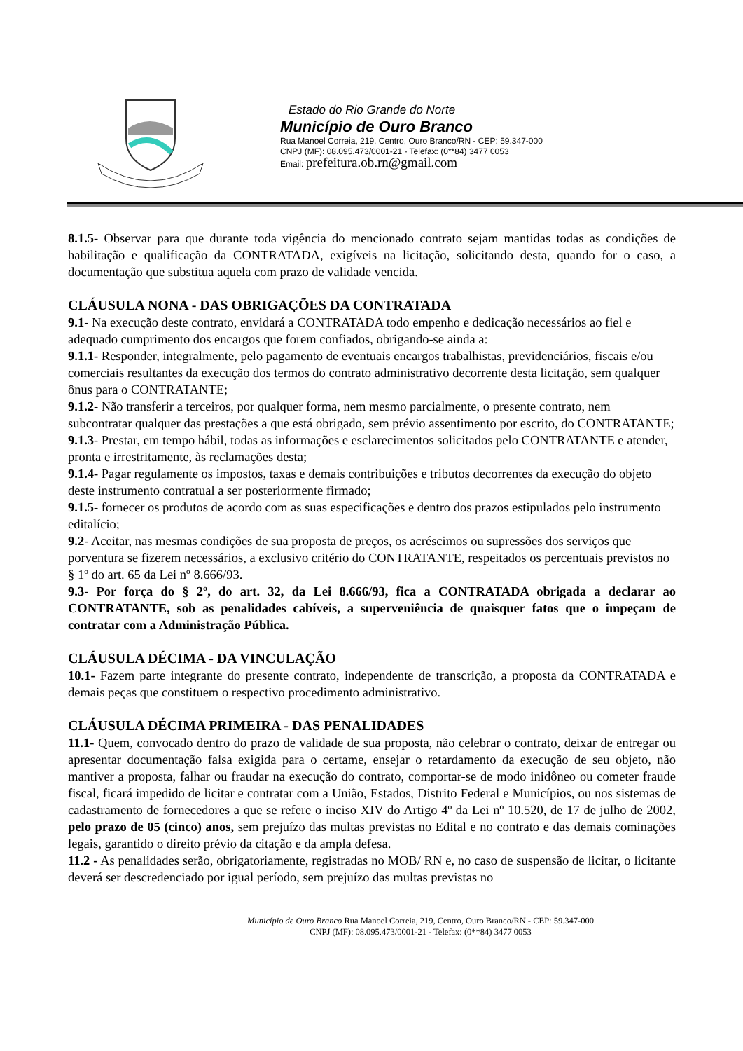Estado do Rio Grande do Norte
Município de Ouro Branco
Rua Manoel Correia, 219, Centro, Ouro Branco/RN - CEP: 59.347-000
CNPJ (MF): 08.095.473/0001-21 - Telefax: (0**84) 3477 0053
Email: prefeitura.ob.rn@gmail.com
8.1.5- Observar para que durante toda vigência do mencionado contrato sejam mantidas todas as condições de habilitação e qualificação da CONTRATADA, exigíveis na licitação, solicitando desta, quando for o caso, a documentação que substitua aquela com prazo de validade vencida.
CLÁUSULA NONA - DAS OBRIGAÇÕES DA CONTRATADA
9.1- Na execução deste contrato, envidará a CONTRATADA todo empenho e dedicação necessários ao fiel e adequado cumprimento dos encargos que forem confiados, obrigando-se ainda a:
9.1.1- Responder, integralmente, pelo pagamento de eventuais encargos trabalhistas, previdenciários, fiscais e/ou comerciais resultantes da execução dos termos do contrato administrativo decorrente desta licitação, sem qualquer ônus para o CONTRATANTE;
9.1.2- Não transferir a terceiros, por qualquer forma, nem mesmo parcialmente, o presente contrato, nem subcontratar qualquer das prestações a que está obrigado, sem prévio assentimento por escrito, do CONTRATANTE;
9.1.3- Prestar, em tempo hábil, todas as informações e esclarecimentos solicitados pelo CONTRATANTE e atender, pronta e irrestritamente, às reclamações desta;
9.1.4- Pagar regulamente os impostos, taxas e demais contribuições e tributos decorrentes da execução do objeto deste instrumento contratual a ser posteriormente firmado;
9.1.5- fornecer os produtos de acordo com as suas especificações e dentro dos prazos estipulados pelo instrumento editalício;
9.2- Aceitar, nas mesmas condições de sua proposta de preços, os acréscimos ou supressões dos serviços que porventura se fizerem necessários, a exclusivo critério do CONTRATANTE, respeitados os percentuais previstos no § 1º do art. 65 da Lei nº 8.666/93.
9.3- Por força do § 2º, do art. 32, da Lei 8.666/93, fica a CONTRATADA obrigada a declarar ao CONTRATANTE, sob as penalidades cabíveis, a superveniência de quaisquer fatos que o impeçam de contratar com a Administração Pública.
CLÁUSULA DÉCIMA - DA VINCULAÇÃO
10.1- Fazem parte integrante do presente contrato, independente de transcrição, a proposta da CONTRATADA e demais peças que constituem o respectivo procedimento administrativo.
CLÁUSULA DÉCIMA PRIMEIRA - DAS PENALIDADES
11.1- Quem, convocado dentro do prazo de validade de sua proposta, não celebrar o contrato, deixar de entregar ou apresentar documentação falsa exigida para o certame, ensejar o retardamento da execução de seu objeto, não mantiver a proposta, falhar ou fraudar na execução do contrato, comportar-se de modo inidôneo ou cometer fraude fiscal, ficará impedido de licitar e contratar com a União, Estados, Distrito Federal e Municípios, ou nos sistemas de cadastramento de fornecedores a que se refere o inciso XIV do Artigo 4º da Lei nº 10.520, de 17 de julho de 2002, pelo prazo de 05 (cinco) anos, sem prejuízo das multas previstas no Edital e no contrato e das demais cominações legais, garantido o direito prévio da citação e da ampla defesa.
11.2 - As penalidades serão, obrigatoriamente, registradas no MOB/ RN e, no caso de suspensão de licitar, o licitante deverá ser descredenciado por igual período, sem prejuízo das multas previstas no
Município de Ouro Branco Rua Manoel Correia, 219, Centro, Ouro Branco/RN - CEP: 59.347-000
CNPJ (MF): 08.095.473/0001-21 - Telefax: (0**84) 3477 0053